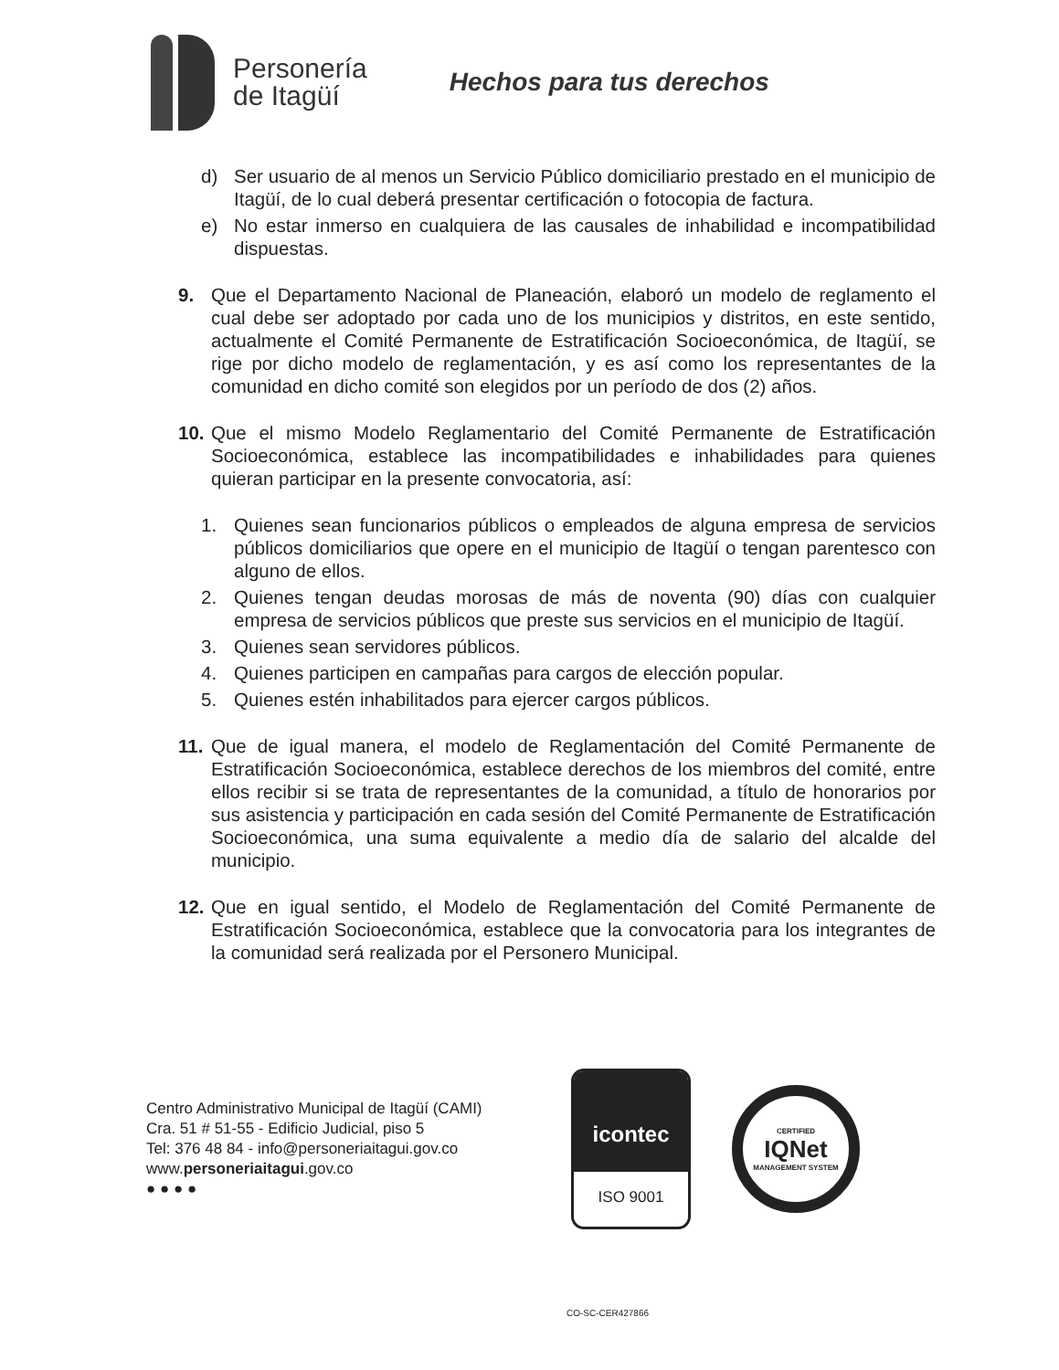Personería
de Itagüí
Hechos para tus derechos
d) Ser usuario de al menos un Servicio Público domiciliario prestado en el municipio de Itagüí, de lo cual deberá presentar certificación o fotocopia de factura.
e) No estar inmerso en cualquiera de las causales de inhabilidad e incompatibilidad dispuestas.
9. Que el Departamento Nacional de Planeación, elaboró un modelo de reglamento el cual debe ser adoptado por cada uno de los municipios y distritos, en este sentido, actualmente el Comité Permanente de Estratificación Socioeconómica, de Itagüí, se rige por dicho modelo de reglamentación, y es así como los representantes de la comunidad en dicho comité son elegidos por un período de dos (2) años.
10. Que el mismo Modelo Reglamentario del Comité Permanente de Estratificación Socioeconómica, establece las incompatibilidades e inhabilidades para quienes quieran participar en la presente convocatoria, así:
1. Quienes sean funcionarios públicos o empleados de alguna empresa de servicios públicos domiciliarios que opere en el municipio de Itagüí o tengan parentesco con alguno de ellos.
2. Quienes tengan deudas morosas de más de noventa (90) días con cualquier empresa de servicios públicos que preste sus servicios en el municipio de Itagüí.
3. Quienes sean servidores públicos.
4. Quienes participen en campañas para cargos de elección popular.
5. Quienes estén inhabilitados para ejercer cargos públicos.
11. Que de igual manera, el modelo de Reglamentación del Comité Permanente de Estratificación Socioeconómica, establece derechos de los miembros del comité, entre ellos recibir si se trata de representantes de la comunidad, a título de honorarios por sus asistencia y participación en cada sesión del Comité Permanente de Estratificación Socioeconómica, una suma equivalente a medio día de salario del alcalde del municipio.
12. Que en igual sentido, el Modelo de Reglamentación del Comité Permanente de Estratificación Socioeconómica, establece que la convocatoria para los integrantes de la comunidad será realizada por el Personero Municipal.
Centro Administrativo Municipal de Itagüí (CAMI)
Cra. 51 # 51-55 - Edificio Judicial, piso 5
Tel: 376 48 84 - info@personeriaitagui.gov.co
www.personeriaitagui.gov.co
● ● ● ●
icontec
ISO 9001
CERTIFIED
IQNet
MANAGEMENT SYSTEM
CO-SC-CER427866